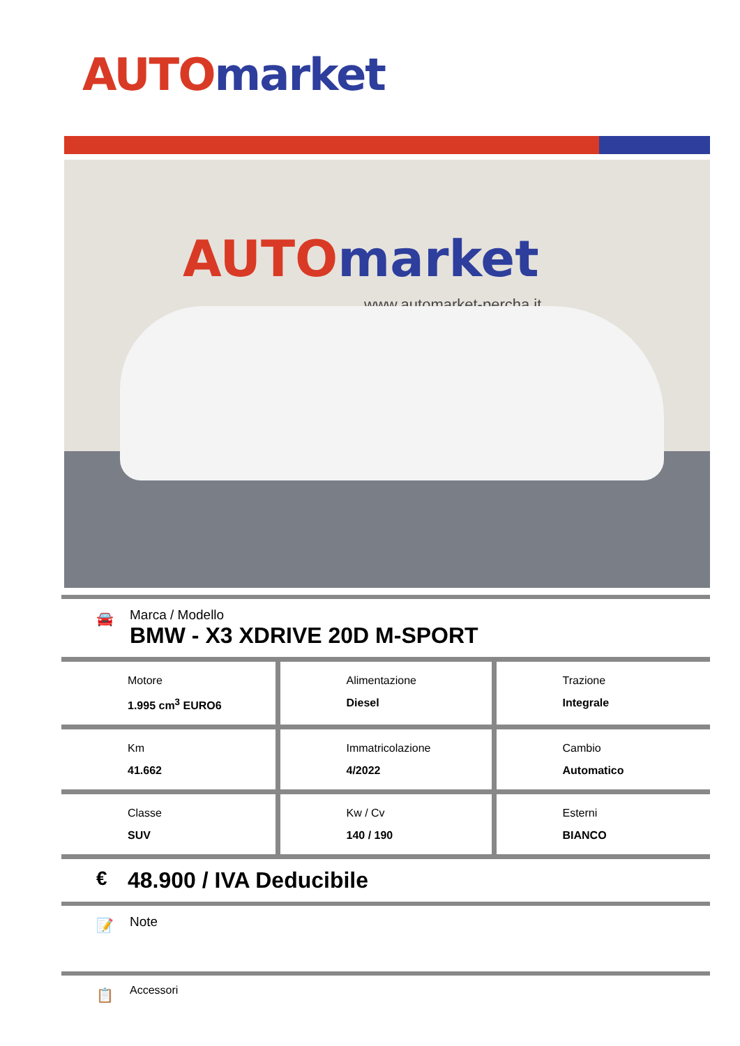AUTO market
AUTO market
www.automarket-percha.it
🚘
Marca / Modello
BMW - X3 XDRIVE 20D M-SPORT
| Motore 1.995 cm<sup>3</sup> EURO6 | Alimentazione Diesel | Trazione Integrale |
| Km 41.662 | Immatricolazione 4/2022 | Cambio Automatico |
| Classe SUV | Kw / Cv 140 / 190 | Esterni BIANCO |
€ 48.900 / IVA Deducibile
📝 Note
📋 Accessori